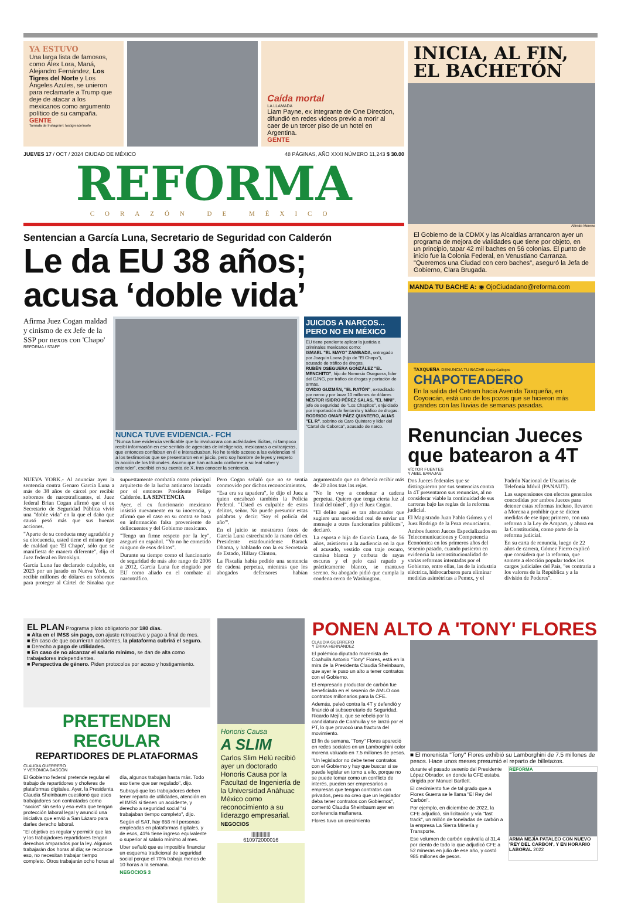YA ESTUVO
Una larga lista de famosos, como Álex Lora, Maná, Alejandro Fernández, Los Tigres del Norte y Los Ángeles Azules, se unieron para reclamarle a Trump que deje de atacar a los mexicanos como argumento político de su campaña. GENTE
Tomada de Instagram: lostigresdelnorte
Caída mortal
LA LLAMADA
Liam Payne, ex integrante de One Direction, difundió en redes videos previo a morir al caer de un tercer piso de un hotel en Argentina.
GENTE
JUEVES 17 / OCT / 2024 CIUDAD DE MÉXICO 48 PÁGINAS, AÑO XXXI NÚMERO 11,243 $ 30.00
REFORMA
CORAZÓN DE MÉXICO
Sentencian a García Luna, Secretario de Seguridad con Calderón
Le da EU 38 años; acusa ‘doble vida’
Afirma Juez Cogan maldad y cinismo de ex Jefe de la SSP por nexos con 'Chapo'
REFORMA / STAFF
NUNCA TUVE EVIDENCIA.- FCH
"Nunca tuve evidencia verificable que lo involucrara con actividades ilícitas, ni tampoco recibí información en ese sentido de agencias de inteligencia, mexicanas o extranjeras, que entonces confiaban en él e interactuaban. No he tenido acceso a las evidencias ni a los testimonios que se presentaron en el juicio, pero soy hombre de leyes y respeto la acción de los tribunales. Asumo que han actuado conforme a su leal saber y entender", escribió en su cuenta de X, tras conocer la sentencia.
JUICIOS A NARCOS... PERO NO EN MÉXICO
EU tiene pendiente aplicar la justicia a criminales mexicanos como:
ISMAEL "EL MAYO" ZAMBADA, entregado por Joaquín Loera (hijo de "El Chapo"), acusado de tráfico de drogas.
RUBÉN OSEGUERA GONZÁLEZ "EL MENCHITO", hijo de Nemesio Oseguera, líder del CJNG, por tráfico de drogas y portación de armas.
OVIDIO GUZMÁN, "EL RATÓN", extraditado por narco y por lavar 10 millones de dólares
NÉSTOR ISIDRO PÉREZ SALAS, "EL NINI", jefe de seguridad de "Los Chapitos", enjuiciado por importación de fentanilo y tráfico de drogas.
RODRIGO OMAR PÁEZ QUINTERO, ALIAS "EL R", sobrino de Caro Quintero y líder del "Cártel de Caborca", acusado de narco.
NUEVA YORK.- Al anunciar ayer la sentencia contra Genaro García Luna a más de 38 años de cárcel por recibir sobornos de narcotraficantes, el Juez federal Brian Cogan afirmó que el ex Secretario de Seguridad Pública vivió una "doble vida" en la que el daño que causó pesó más que sus buenas acciones.
"Aparte de su conducta muy agradable y su elocuencia, usted tiene el mismo tipo de maldad que 'El Chapo', sólo que se manifiesta de manera diferente", dijo el Juez federal en Brooklyn.
García Luna fue declarado culpable, en 2023 por un jurado en Nueva York, de recibir millones de dólares en sobornos para proteger al Cártel de Sinaloa que supuestamente combatía como principal arquitecto de la lucha antinarco lanzada por el entonces Presidente Felipe Calderón. LA SENTENCIA
Ayer, el ex funcionario mexicano insistió nuevamente en su inocencia, y afirmó que el caso en su contra se basa en información falsa proveniente de delincuentes y del Gobierno mexicano.
"Tengo un firme respeto por la ley", aseguró en español. "Yo no he cometido ninguno de esos delitos".
Durante su tiempo como el funcionario de seguridad de más alto rango de 2006 a 2012, García Luna fue elogiado por EU como aliado en el combate al narcotráfico.
Pero Cogan señaló que no se sentía conmovido por dichos reconocimientos.
"Esa era su tapadera", le dijo el Juez a quien encabezó también la Policía Federal. "Usted es culpable de estos delitos, señor. No puede presumir estas palabras y decir: 'Soy el policía del año'".
En el juicio se mostraron fotos de García Luna estrechando la mano del ex Presidente estadounidense Barack Obama, y hablando con la ex Secretaria de Estado, Hillary Clinton.
La Fiscalía había pedido una sentencia de cadena perpetua, mientras que los abogados defensores habían argumentado que no debería recibir más de 20 años tras las rejas.
"No le voy a condenar a cadena perpetua. Quiero que tenga cierta luz al final del túnel", dijo el Juez Cogan.
"El delito aquí es tan abrumador que sugiere una necesidad real de enviar un mensaje a otros funcionarios públicos", declaró.
La esposa e hija de García Luna, de 56 años, asistieron a la audiencia en la que el acusado, vestido con traje oscuro, camisa blanca y corbata de rayas oscuras y el pelo casi rapado y prácticamente blanco, se mantuvo sereno. Su abogado pidió que cumpla la condena cerca de Washington.
INICIA, AL FIN, EL BACHETÓN
Alfredo Moreno
El Gobierno de la CDMX y las Alcaldías arrancaron ayer un programa de mejora de vialidades que tiene por objeto, en un principio, tapar 42 mil baches en 56 colonias. El punto de inicio fue la Colonia Federal, en Venustiano Carranza. "Queremos una Ciudad con cero baches", aseguró la Jefa de Gobierno, Clara Brugada.
MANDA TU BACHE A: ◉ OjoCiudadano@reforma.com
TAXQUEÑA DENUNCIA TU BACHE Diego Gallegos
CHAPOTEADERO
En la salida del Cetram hacia Avenida Taxqueña, en Coyoacán, está uno de los pozos que se hicieron más grandes con las lluvias de semanas pasadas.
Renuncian Jueces que batearon a 4T
VÍCTOR FUENTES
Y ABEL BARAJAS
Dos Jueces federales que se distinguieron por sus sentencias contra la 4T presentaron sus renuncias, al no considerar viable la continuidad de sus carreras bajo las reglas de la reforma judicial.
El Magistrado Juan Pablo Gómez y el Juez Rodrigo de la Peza renunciaron.
Ambos fueron Jueces Especializados en Telecomunicaciones y Competencia Económica en los primeros años del sexenio pasado, cuando pusieron en evidencia la inconstitucionalidad de varias reformas intentadas por el Gobierno, entre ellas, las de la industria eléctrica, hidrocarburos para eliminar medidas asimétricas a Pemex, y el Padrón Nacional de Usuarios de Telefonía Móvil (PANAUT).
Las suspensiones con efectos generales concedidas por ambos Jueces para detener estas reformas incluso, llevaron a Morena a prohibir que se dicten medidas de ese tipo; primero, con una reforma a la Ley de Amparo, y ahora en la Constitución, como parte de la reforma judicial.
En su carta de renuncia, luego de 22 años de carrera, Gómez Fierro explicó que considera que la reforma, que somete a elección popular todos los cargos judiciales del País, "es contraria a los valores de la República y a la división de Poderes".
EL PLAN Programa piloto obligatorio por 180 días.
■ Alta en el IMSS sin pago, con ajuste retroactivo y pago a final de mes.
■ En caso de que ocurrieran accidentes, la plataforma cubrirá el seguro.
■ Derecho a pago de utilidades.
■ En caso de no alcanzar el salario mínimo, se dan de alta como trabajadores independientes.
■ Perspectiva de género. Piden protocolos por acoso y hostigamiento.
PRETENDEN REGULAR
REPARTIDORES DE PLATAFORMAS
CLAUDIA GUERRERO
Y VERÓNICA GASCÓN
El Gobierno federal pretende regular el trabajo de repartidores y choferes de plataformas digitales. Ayer, la Presidenta Claudia Sheinbaum cuestionó que esos trabajadores son contratados como "socios" sin serlo y eso evita que tengan protección laboral legal y anunció una iniciativa que envió a San Lázaro para darles derecho laboral.
"El objetivo es regular y permitir que las y los trabajadores repartidores tengan derechos amparados por la ley. Algunos trabajarán dos horas al día; se reconoce eso, no necesitan trabajar tiempo completo. Otros trabajarán ocho horas al día, algunos trabajan hasta más. Todo eso tiene que ser regulado", dijo.
Subrayó que los trabajadores deben tener reparto de utilidades, atención en el IMSS si tienen un accidente, y derecho a seguridad social "si trabajaban tiempo completo", dijo.
Según el SAT, hay 658 mil personas empleadas en plataformas digitales, y de esos, 41% tiene ingreso equivalente o superior al salario mínimo al mes.
Uber señaló que es imposible financiar un esquema tradicional de seguridad social porque el 70% trabaja menos de 10 horas a la semana.
NEGOCIOS 3
Honoris Causa
A SLIM
Carlos Slim Helú recibió ayer un doctorado Honoris Causa por la Facultad de Ingeniería de la Universidad Anáhuac México como reconocimiento a su liderazgo empresarial. NEGOCIOS
||||||||||||||
610972000016
PONEN ALTO A 'TONY' FLORES
CLAUDIA GUERRERO
Y ÉRIKA HERNÁNDEZ
El polémico diputado morenista de Coahuila Antonio "Tony" Flores, está en la mira de la Presidenta Claudia Sheinbaum, que ayer le puso un alto a tener contratos con el Gobierno.
El empresario productor de carbón fue beneficiado en el sexenio de AMLO con contratos millonarios para la CFE.
Además, peleó contra la 4T y defendió y financió al subsecretario de Seguridad, Ricardo Mejía, que se rebeló por la candidatura de Coahuila y se lanzó por el PT, lo que provocó una fractura del movimiento.
El fin de semana, "Tony" Flores apareció en redes sociales en un Lamborghini color morena valuado en 7.5 millones de pesos.
"Un legislador no debe tener contratos con el Gobierno y hay que buscar si se puede legislar en torno a ello, porque no se puede tomar como un conflicto de interés, pueden ser empresarios o empresas que tengan contratos con privados, pero no creo que un legislador deba tener contratos con Gobiernos", comentó Claudia Sheinbaum ayer en conferencia mañanera.
Flores tuvo un crecimiento
■ El morenista "Tony" Flores exhibió su Lamborghini de 7.5 millones de pesos. Hace unos meses presumió el reparto de billetazos.
durante el pasado sexenio del Presidente López Obrador, en donde la CFE estaba dirigida por Manuel Bartlett.
El crecimiento fue de tal grado que a Flores Guerra se le llama "El Rey del Carbón".
Por ejemplo, en diciembre de 2022, la CFE adjudicó, sin licitación y vía "fast track", un millón de toneladas de carbón a la empresa La Sierra Minería y Transporte.
Ese volumen de carbón equivalía al 31.4 por ciento de todo lo que adjudicó CFE a 52 mineras en julio de ese año, y costó 985 millones de pesos.
REFORMA
ARMA MEJÍA PATALEO CON NUEVO 'REY DEL CARBÓN', Y EN HORARIO LABORAL 2022